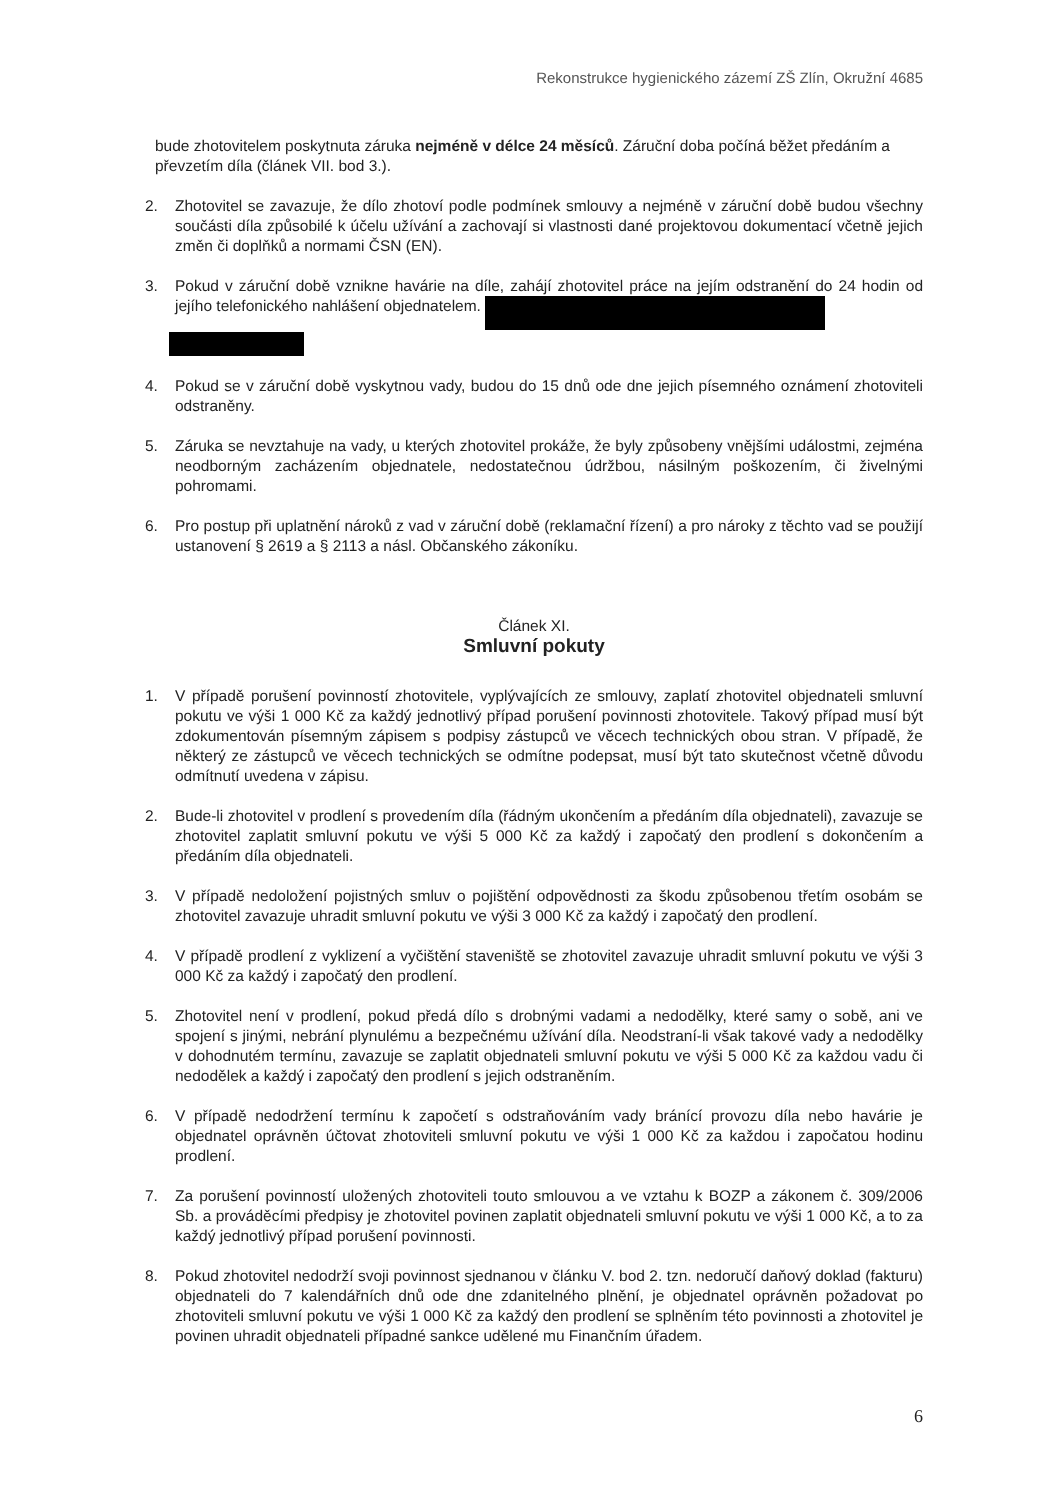Rekonstrukce hygienického zázemí ZŠ Zlín, Okružní 4685
bude zhotovitelem poskytnuta záruka nejméně v délce 24 měsíců. Záruční doba počíná běžet předáním a převzetím díla (článek VII. bod 3.).
2. Zhotovitel se zavazuje, že dílo zhotoví podle podmínek smlouvy a nejméně v záruční době budou všechny součásti díla způsobilé k účelu užívání a zachovají si vlastnosti dané projektovou dokumentací včetně jejich změn či doplňků a normami ČSN (EN).
3. Pokud v záruční době vznikne havárie na díle, zahájí zhotovitel práce na jejím odstranění do 24 hodin od jejího telefonického nahlášení objednatelem.
4. Pokud se v záruční době vyskytnou vady, budou do 15 dnů ode dne jejich písemného oznámení zhotoviteli odstraněny.
5. Záruka se nevztahuje na vady, u kterých zhotovitel prokáže, že byly způsobeny vnějšími událostmi, zejména neodborným zacházením objednatele, nedostatečnou údržbou, násilným poškozením, či živelnými pohromami.
6. Pro postup při uplatnění nároků z vad v záruční době (reklamační řízení) a pro nároky z těchto vad se použijí ustanovení § 2619 a § 2113 a násl. Občanského zákoníku.
Článek XI.
Smluvní pokuty
1. V případě porušení povinností zhotovitele, vyplývajících ze smlouvy, zaplatí zhotovitel objednateli smluvní pokutu ve výši 1 000 Kč za každý jednotlivý případ porušení povinnosti zhotovitele. Takový případ musí být zdokumentován písemným zápisem s podpisy zástupců ve věcech technických obou stran. V případě, že některý ze zástupců ve věcech technických se odmítne podepsat, musí být tato skutečnost včetně důvodu odmítnutí uvedena v zápisu.
2. Bude-li zhotovitel v prodlení s provedením díla (řádným ukončením a předáním díla objednateli), zavazuje se zhotovitel zaplatit smluvní pokutu ve výši 5 000 Kč za každý i započatý den prodlení s dokončením a předáním díla objednateli.
3. V případě nedoložení pojistných smluv o pojištění odpovědnosti za škodu způsobenou třetím osobám se zhotovitel zavazuje uhradit smluvní pokutu ve výši 3 000 Kč za každý i započatý den prodlení.
4. V případě prodlení z vyklizení a vyčištění staveniště se zhotovitel zavazuje uhradit smluvní pokutu ve výši 3 000 Kč za každý i započatý den prodlení.
5. Zhotovitel není v prodlení, pokud předá dílo s drobnými vadami a nedodělky, které samy o sobě, ani ve spojení s jinými, nebrání plynulému a bezpečnému užívání díla. Neodstraní-li však takové vady a nedodělky v dohodnutém termínu, zavazuje se zaplatit objednateli smluvní pokutu ve výši 5 000 Kč za každou vadu či nedodělek a každý i započatý den prodlení s jejich odstraněním.
6. V případě nedodržení termínu k započetí s odstraňováním vady bránící provozu díla nebo havárie je objednatel oprávněn účtovat zhotoviteli smluvní pokutu ve výši 1 000 Kč za každou i započatou hodinu prodlení.
7. Za porušení povinností uložených zhotoviteli touto smlouvou a ve vztahu k BOZP a zákonem č. 309/2006 Sb. a prováděcími předpisy je zhotovitel povinen zaplatit objednateli smluvní pokutu ve výši 1 000 Kč, a to za každý jednotlivý případ porušení povinnosti.
8. Pokud zhotovitel nedodrží svoji povinnost sjednanou v článku V. bod 2. tzn. nedoručí daňový doklad (fakturu) objednateli do 7 kalendářních dnů ode dne zdanitelného plnění, je objednatel oprávněn požadovat po zhotoviteli smluvní pokutu ve výši 1 000 Kč za každý den prodlení se splněním této povinnosti a zhotovitel je povinen uhradit objednateli případné sankce udělené mu Finančním úřadem.
6